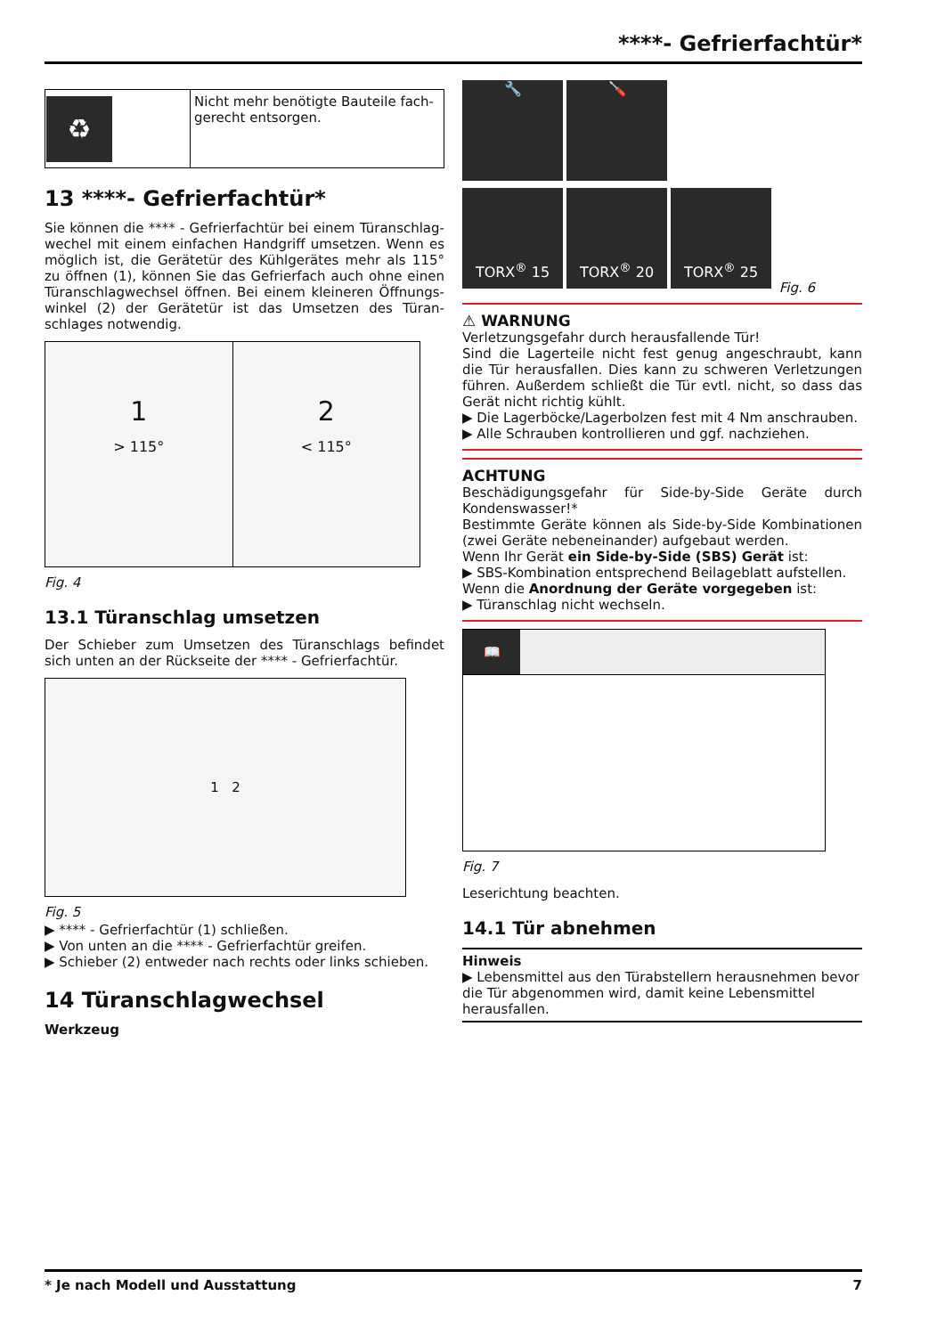****- Gefrierfachtür*
| ♻ | Nicht mehr benötigte Bauteile fach-gerecht entsorgen. |
13 ****- Gefrierfachtür*
Sie können die **** - Gefrierfachtür bei einem Türanschlag-wechel mit einem einfachen Handgriff umsetzen. Wenn es möglich ist, die Gerätetür des Kühlgerätes mehr als 115° zu öffnen (1), können Sie das Gefrierfach auch ohne einen Türanschlagwechsel öffnen. Bei einem kleineren Öffnungs-winkel (2) der Gerätetür ist das Umsetzen des Türan-schlages notwendig.
1
> 115°
2
< 115°
Fig. 4
13.1 Türanschlag umsetzen
Der Schieber zum Umsetzen des Türanschlags befindet sich unten an der Rückseite der **** - Gefrierfachtür.
1 2
Fig. 5
▶ **** - Gefrierfachtür (1) schließen.
▶ Von unten an die **** - Gefrierfachtür greifen.
▶ Schieber (2) entweder nach rechts oder links schieben.
14 Türanschlagwechsel
Werkzeug
🔧 🪛
TORX<sup>®</sup> 15 TORX<sup>®</sup> 20 TORX<sup>®</sup> 25 Fig. 6
⚠ WARNUNG
Verletzungsgefahr durch herausfallende Tür!
Sind die Lagerteile nicht fest genug angeschraubt, kann die Tür herausfallen. Dies kann zu schweren Verletzungen führen. Außerdem schließt die Tür evtl. nicht, so dass das Gerät nicht richtig kühlt.
▶ Die Lagerböcke/Lagerbolzen fest mit 4 Nm anschrauben.
▶ Alle Schrauben kontrollieren und ggf. nachziehen.
ACHTUNG
Beschädigungsgefahr für Side-by-Side Geräte durch Kondenswasser!*
Bestimmte Geräte können als Side-by-Side Kombinationen (zwei Geräte nebeneinander) aufgebaut werden.
Wenn Ihr Gerät ein Side-by-Side (SBS) Gerät ist:
▶ SBS-Kombination entsprechend Beilageblatt aufstellen.
Wenn die Anordnung der Geräte vorgegeben ist:
▶ Türanschlag nicht wechseln.
📖
Fig. 7
Leserichtung beachten.
14.1 Tür abnehmen
Hinweis
▶ Lebensmittel aus den Türabstellern herausnehmen bevor die Tür abgenommen wird, damit keine Lebensmittel herausfallen.
* Je nach Modell und Ausstattung 7